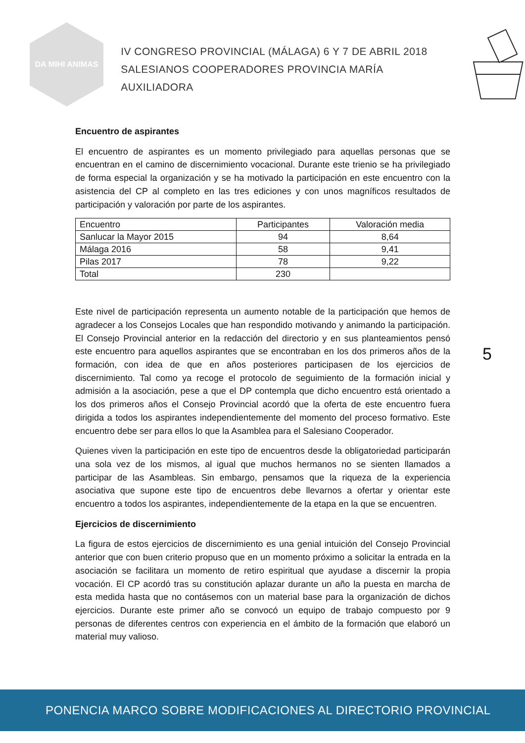DA MIHI ANIMAS
IV CONGRESO PROVINCIAL (MÁLAGA) 6 Y 7 DE ABRIL 2018
SALESIANOS COOPERADORES PROVINCIA MARÍA AUXILIADORA
Encuentro de aspirantes
El encuentro de aspirantes es un momento privilegiado para aquellas personas que se encuentran en el camino de discernimiento vocacional. Durante este trienio se ha privilegiado de forma especial la organización y se ha motivado la participación en este encuentro con la asistencia del CP al completo en las tres ediciones y con unos magníficos resultados de participación y valoración por parte de los aspirantes.
| Encuentro | Participantes | Valoración media |
| --- | --- | --- |
| Sanlucar la Mayor 2015 | 94 | 8,64 |
| Málaga 2016 | 58 | 9,41 |
| Pilas 2017 | 78 | 9,22 |
| Total | 230 | |
Este nivel de participación representa un aumento notable de la participación que hemos de agradecer a los Consejos Locales que han respondido motivando y animando la participación. El Consejo Provincial anterior en la redacción del directorio y en sus planteamientos pensó este encuentro para aquellos aspirantes que se encontraban en los dos primeros años de la formación, con idea de que en años posteriores participasen de los ejercicios de discernimiento. Tal como ya recoge el protocolo de seguimiento de la formación inicial y admisión a la asociación, pese a que el DP contempla que dicho encuentro está orientado a los dos primeros años el Consejo Provincial acordó que la oferta de este encuentro fuera dirigida a todos los aspirantes independientemente del momento del proceso formativo. Este encuentro debe ser para ellos lo que la Asamblea para el Salesiano Cooperador.
Quienes viven la participación en este tipo de encuentros desde la obligatoriedad participarán una sola vez de los mismos, al igual que muchos hermanos no se sienten llamados a participar de las Asambleas. Sin embargo, pensamos que la riqueza de la experiencia asociativa que supone este tipo de encuentros debe llevarnos a ofertar y orientar este encuentro a todos los aspirantes, independientemente de la etapa en la que se encuentren.
Ejercicios de discernimiento
La figura de estos ejercicios de discernimiento es una genial intuición del Consejo Provincial anterior que con buen criterio propuso que en un momento próximo a solicitar la entrada en la asociación se facilitara un momento de retiro espiritual que ayudase a discernir la propia vocación. El CP acordó tras su constitución aplazar durante un año la puesta en marcha de esta medida hasta que no contásemos con un material base para la organización de dichos ejercicios. Durante este primer año se convocó un equipo de trabajo compuesto por 9 personas de diferentes centros con experiencia en el ámbito de la formación que elaboró un material muy valioso.
5
PONENCIA MARCO SOBRE MODIFICACIONES AL DIRECTORIO PROVINCIAL